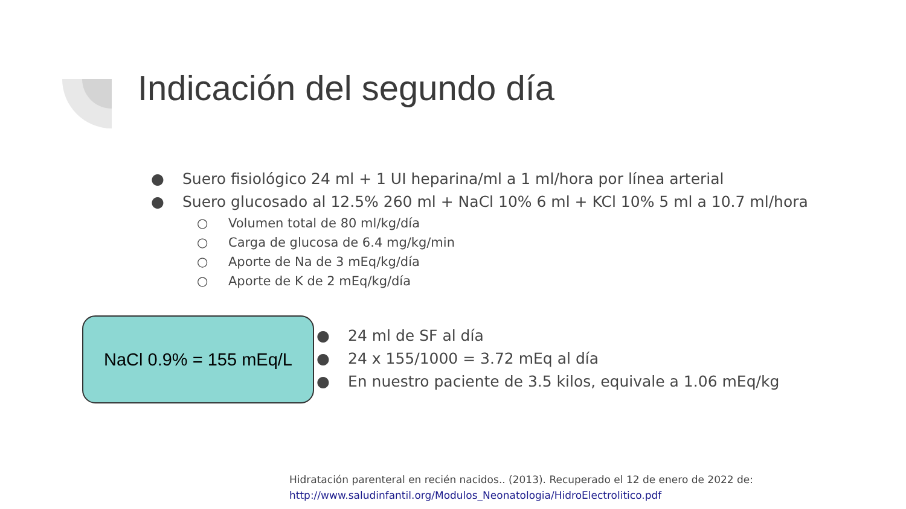Indicación del segundo día
● Suero fisiológico 24 ml + 1 UI heparina/ml a 1 ml/hora por línea arterial
● Suero glucosado al 12.5% 260 ml + NaCl 10% 6 ml + KCl 10% 5 ml a 10.7 ml/hora
○ Volumen total de 80 ml/kg/día
○ Carga de glucosa de 6.4 mg/kg/min
○ Aporte de Na de 3 mEq/kg/día
○ Aporte de K de 2 mEq/kg/día
NaCl 0.9% = 155 mEq/L
● 24 ml de SF al día
● 24 x 155/1000 = 3.72 mEq al día
● En nuestro paciente de 3.5 kilos, equivale a 1.06 mEq/kg
Hidratación parenteral en recién nacidos.. (2013). Recuperado el 12 de enero de 2022 de:
http://www.saludinfantil.org/Modulos_Neonatologia/HidroElectrolitico.pdf